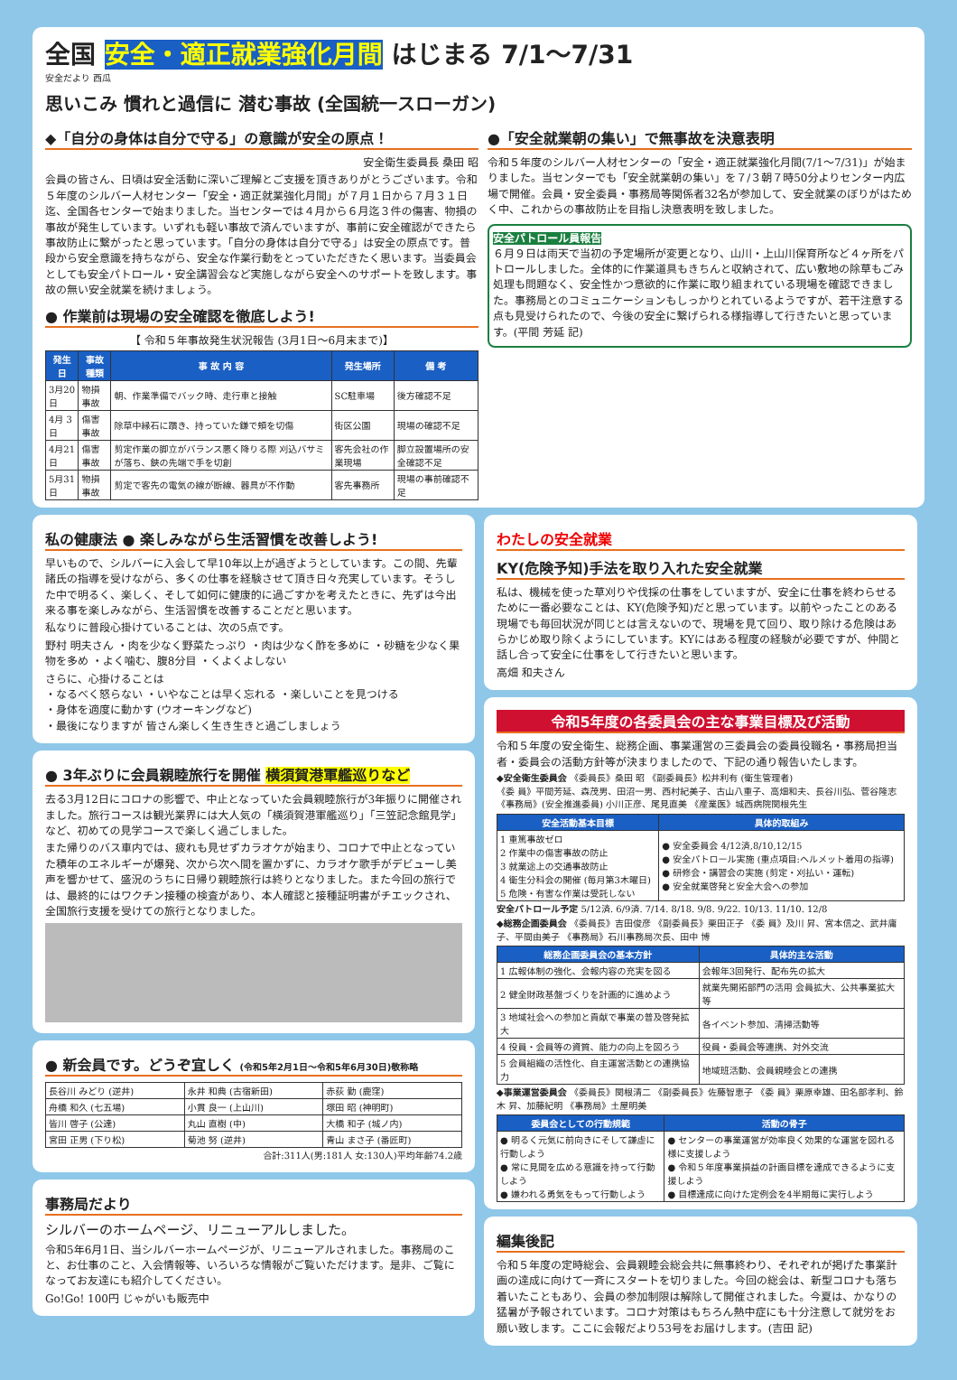全国 安全・適正就業強化月間 はじまる 7/1～7/31
安全だより 西瓜
思いこみ 慣れと過信に 潜む事故 (全国統一スローガン)
◆「自分の身体は自分で守る」の意識が安全の原点！
安全衛生委員長 桑田 昭
会員の皆さん、日頃は安全活動に深いご理解とご支援を頂きありがとうございます。令和５年度のシルバー人材センター「安全・適正就業強化月間」が７月１日から７月３１日迄、全国各センターで始まりました。当センターでは４月から６月迄３件の傷害、物損の事故が発生しています。いずれも軽い事故で済んでいますが、事前に安全確認ができたら事故防止に繋がったと思っています。「自分の身体は自分で守る」は安全の原点です。普段から安全意識を持ちながら、安全な作業行動をとっていただきたく思います。当委員会としても安全パトロール・安全講習会など実施しながら安全へのサポートを致します。事故の無い安全就業を続けましょう。
● 作業前は現場の安全確認を徹底しよう!
【 令和５年事故発生状況報告 (3月1日～6月末まで)】
| 発生日 | 事故種類 | 事 故 内 容 | 発生場所 | 備 考 |
| --- | --- | --- | --- | --- |
| 3月20日 | 物損事故 | 朝、作業準備でバック時、走行車と接触 | SC駐車場 | 後方確認不足 |
| 4月 3日 | 傷害事故 | 除草中縁石に躓き、持っていた鎌で頬を切傷 | 街区公園 | 現場の確認不足 |
| 4月21日 | 傷害事故 | 剪定作業の脚立がバランス悪く降りる際 刈込バサミが落ち、鋏の先端で手を切創 | 客先会社の作業現場 | 脚立設置場所の安全確認不足 |
| 5月31日 | 物損事故 | 剪定で客先の電気の線が断線、器具が不作動 | 客先事務所 | 現場の事前確認不足 |
●「安全就業朝の集い」で無事故を決意表明
令和５年度のシルバー人材センターの「安全・適正就業強化月間(7/1～7/31)」が始まりました。当センターでも「安全就業朝の集い」を７/３朝７時50分よりセンター内広場で開催。会員・安全委員・事務局等関係者32名が参加して、安全就業のぼりがはためく中、これからの事故防止を目指し決意表明を致しました。
安全パトロール員報告
６月９日は雨天で当初の予定場所が変更となり、山川・上山川保育所など４ヶ所をパトロールしました。全体的に作業道具もきちんと収納されて、広い敷地の除草もごみ処理も問題なく、安全性かつ意欲的に作業に取り組まれている現場を確認できました。事務局とのコミュニケーションもしっかりとれているようですが、若干注意する点も見受けられたので、今後の安全に繋げられる様指導して行きたいと思っています。(平間 芳延 記)
私の健康法 ● 楽しみながら生活習慣を改善しよう!
早いもので、シルバーに入会して早10年以上が過ぎようとしています。この間、先輩諸氏の指導を受けながら、多くの仕事を経験させて頂き日々充実しています。そうした中で明るく、楽しく、そして如何に健康的に過ごすかを考えたときに、先ずは今出来る事を楽しみながら、生活習慣を改善することだと思います。
私なりに普段心掛けていることは、次の5点です。
野村 明夫さん ・肉を少なく野菜たっぷり ・肉は少なく酢を多めに ・砂糖を少なく果物を多め ・よく噛む、腹8分目 ・くよくよしない
さらに、心掛けることは
・なるべく怒らない ・いやなことは早く忘れる ・楽しいことを見つける
・身体を適度に動かす (ウオーキングなど)
・最後になりますが 皆さん楽しく生き生きと過ごしましょう
● 3年ぶりに会員親睦旅行を開催 横須賀港軍艦巡りなど
去る3月12日にコロナの影響で、中止となっていた会員親睦旅行が3年振りに開催されました。旅行コースは観光業界には大人気の「横須賀港軍艦巡り」「三笠記念館見学」など、初めての見学コースで楽しく過ごしました。
また帰りのバス車内では、疲れも見せずカラオケが始まり、コロナで中止となっていた積年のエネルギーが爆発、次から次へ間を置かずに、カラオケ歌手がデビューし美声を響かせて、盛況のうちに日帰り親睦旅行は終りとなりました。また今回の旅行では、最終的にはワクチン接種の検査があり、本人確認と接種証明書がチエックされ、全国旅行支援を受けての旅行となりました。
● 新会員です。どうぞ宜しく (令和5年2月1日～令和5年6月30日)敬称略
| 長谷川 みどり (逆井) | 永井 和典 (古宿新田) | 赤荻 勤 (鹿窪) |
| 舟橋 和久 (七五場) | 小貫 良一 (上山川) | 塚田 昭 (神明町) |
| 皆川 啓子 (公達) | 丸山 直樹 (中) | 大橋 和子 (城ノ内) |
| 宮田 正男 (下り松) | 菊池 努 (逆井) | 青山 まさ子 (番匠町) |
合計:311人(男:181人 女:130人)平均年齢74.2歳
事務局だより
シルバーのホームページ、リニューアルしました。
令和5年6月1日、当シルバーホームページが、リニューアルされました。事務局のこと、お仕事のこと、入会情報等、いろいろな情報がご覧いただけます。是非、ご覧になってお友達にも紹介してください。
Go!Go! 100円 じゃがいも販売中
わたしの安全就業
KY(危険予知)手法を取り入れた安全就業
私は、機械を使った草刈りや伐採の仕事をしていますが、安全に仕事を終わらせるために一番必要なことは、KY(危険予知)だと思っています。以前やったことのある現場でも毎回状況が同じとは言えないので、現場を見て回り、取り除ける危険はあらかじめ取り除くようにしています。KYにはある程度の経験が必要ですが、仲間と話し合って安全に仕事をして行きたいと思います。
高畑 和夫さん
令和5年度の各委員会の主な事業目標及び活動
令和５年度の安全衛生、総務企画、事業運営の三委員会の委員役職名・事務局担当者・委員会の活動方針等が決まりましたので、下記の通り報告いたします。
◆安全衛生委員会 《委員長》桑田 昭 《副委員長》松井利有 (衛生管理者)
《委 員》平間芳延、森茂男、田沼一男、西村紀美子、古山八重子、高畑和夫、長谷川弘、菅谷隆志
《事務局》(安全推進委員) 小川正彦、尾見直美 《産業医》城西病院関根先生
| 安全活動基本目標 | 具体的取組み |
| --- | --- |
| 1 重篤事故ゼロ 2 作業中の傷害事故の防止 3 就業途上の交通事故防止 4 衛生分科会の開催 (毎月第3木曜日) 5 危険・有害な作業は受託しない | ● 安全委員会 4/12済,8/10,12/15 ● 安全パトロール実施 (重点項目:ヘルメット着用の指導) ● 研修会・講習会の実施 (剪定・刈払い・運転) ● 安全就業啓発と安全大会への参加 |
安全パトロール予定 5/12済. 6/9済. 7/14. 8/18. 9/8. 9/22. 10/13. 11/10. 12/8
◆総務企画委員会 《委員長》吉田俊彦 《副委員長》栗田正子 《委 員》及川 昇、宮本信之、武井庸子、平間由美子 《事務局》石川事務局次長、田中 博
| 総務企画委員会の基本方針 | 具体的主な活動 |
| --- | --- |
| 1 広報体制の強化、会報内容の充実を図る | 会報年3回発行、配布先の拡大 |
| 2 健全財政基盤づくりを計画的に進めよう | 就業先開拓部門の活用 会員拡大、公共事業拡大等 |
| 3 地域社会への参加と貢献で事業の普及啓発拡大 | 各イベント参加、清掃活動等 |
| 4 役員・会員等の資質、能力の向上を図ろう | 役員・委員会等連携、対外交流 |
| 5 会員組織の活性化、自主運営活動との連携協力 | 地域班活動、会員親睦会との連携 |
◆事業運営委員会 《委員長》関根清二 《副委員長》佐藤智恵子 《委 員》栗原幸雄、田名部孝利、鈴木 昇、加藤紀明 《事務局》土屋明美
| 委員会としての行動規範 | 活動の骨子 |
| --- | --- |
| ● 明るく元気に前向きにそして謙虚に行動しよう ● 常に見聞を広める意識を持って行動しよう ● 嫌われる勇気をもって行動しよう | ● センターの事業運営が効率良く効果的な運営を図れる様に支援しよう ● 令和５年度事業損益の計画目標を達成できるように支援しよう ● 目標達成に向けた定例会を4半期毎に実行しよう |
編集後記
令和５年度の定時総会、会員親睦会総会共に無事終わり、それぞれが掲げた事業計画の達成に向けて一斉にスタートを切りました。今回の総会は、新型コロナも落ち着いたこともあり、会員の参加制限は解除して開催されました。今夏は、かなりの猛暑が予報されています。コロナ対策はもちろん熱中症にも十分注意して就労をお願い致します。ここに会報だより53号をお届けします。(吉田 記)